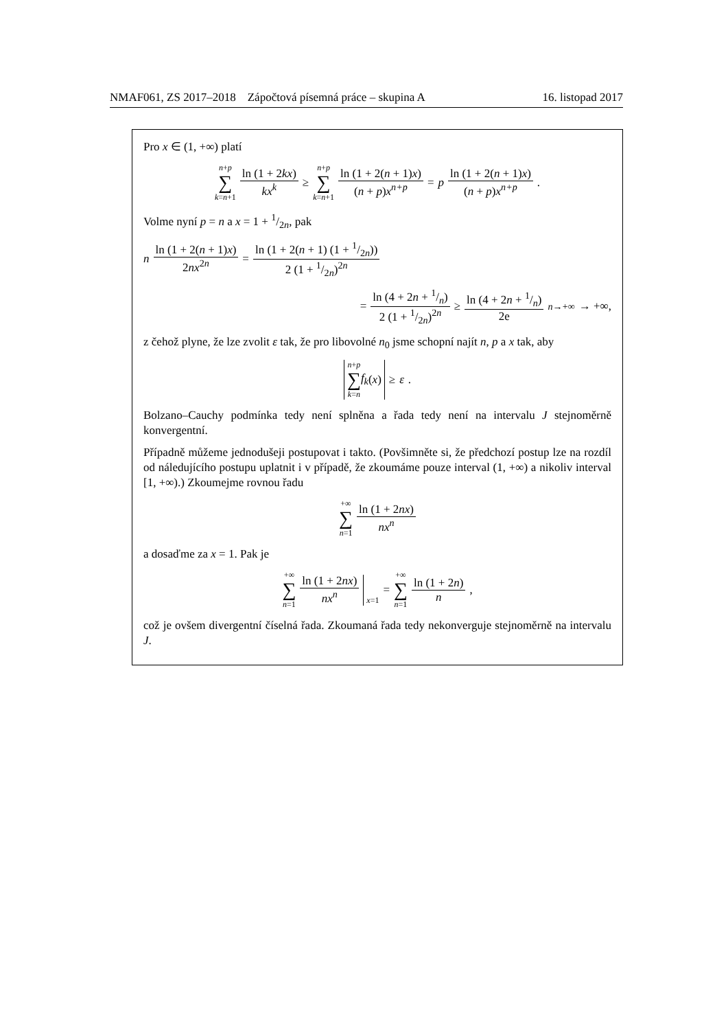NMAF061, ZS 2017–2018 Zápočtová písemná práce – skupina A 16. listopad 2017
Pro x ∈ (1, +∞) platí
n+p ∑ k=n+1 ln (1 + 2kx) kx<sup>k</sup> ≥ n+p ∑ k=n+1 ln (1 + 2(n + 1)x) (n + p)x<sup>n+p</sup> = p ln (1 + 2(n + 1)x) (n + p)x<sup>n+p</sup>.
Volme nyní p = n a x = 1 + 1/2n, pak
n ln (1 + 2(n + 1)x) 2nx<sup>2n</sup> = ln (1 + 2(n + 1) (1 + 1/2n)) 2 (1 + 1/2n)<sup>2n</sup>
= ln (4 + 2n + 1/n) 2 (1 + 1/2n)<sup>2n</sup> ≥ ln (4 + 2n + 1/n) 2e <sup>n→+∞</sup>→ +∞,
z čehož plyne, že lze zvolit ε tak, že pro libovolné n<sub>0</sub> jsme schopní najít n, p a x tak, aby
n+p ∑ k=n f<sub>k</sub> (x) ≥ ε.
Bolzano–Cauchy podmínka tedy není splněna a řada tedy není na intervalu J stejnoměrně konvergentní.
Případně můžeme jednodušeji postupovat i takto. (Povšimněte si, že předchozí postup lze na rozdíl od náledujícího postupu uplatnit i v případě, že zkoumáme pouze interval (1, +∞) a nikoliv interval [1, +∞).) Zkoumejme rovnou řadu
+∞ ∑ n=1 ln (1 + 2nx) nx<sup>n</sup>
a dosaďme za x = 1. Pak je
+∞ ∑ n=1 ln (1 + 2nx) nx<sup>n</sup> x=1 = +∞ ∑ n=1 ln (1 + 2n) n,
což je ovšem divergentní číselná řada. Zkoumaná řada tedy nekonverguje stejnoměrně na intervalu J.